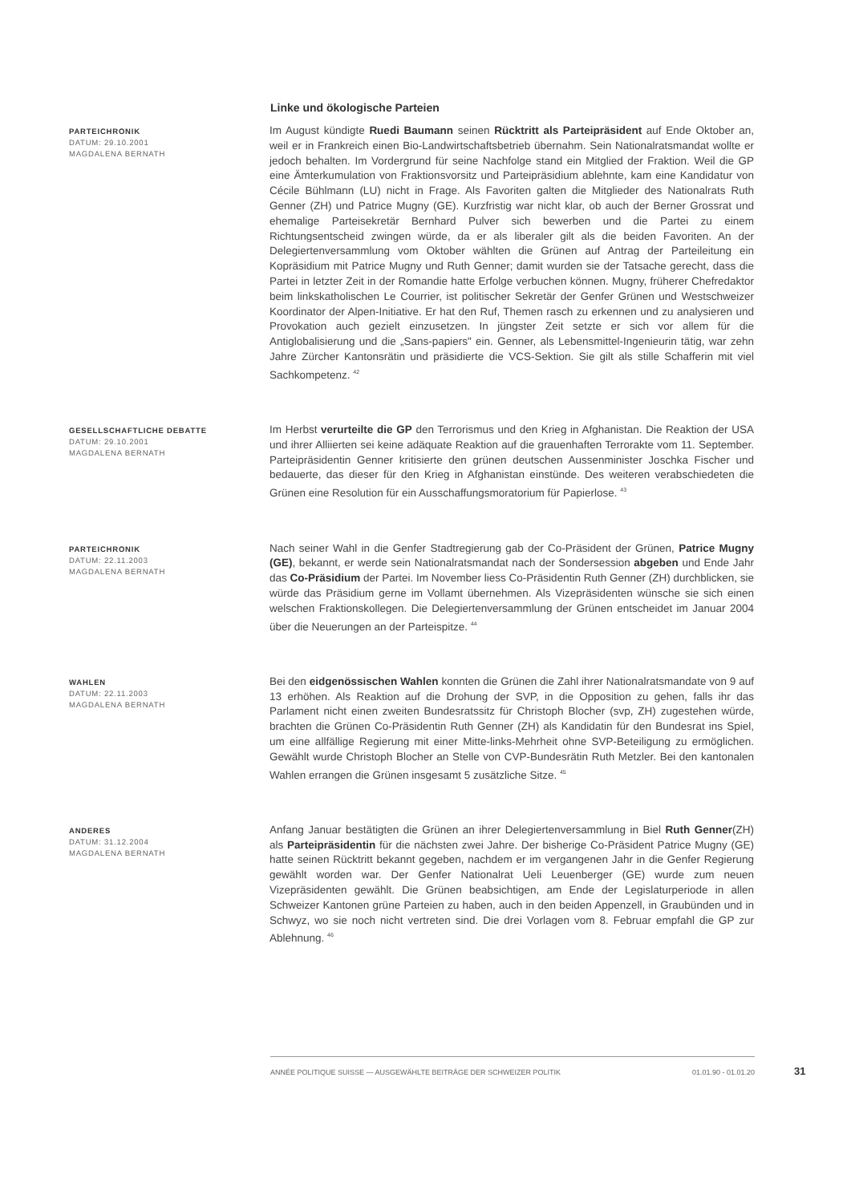Linke und ökologische Parteien
PARTEICHRONIK
DATUM: 29.10.2001
MAGDALENA BERNATH
Im August kündigte Ruedi Baumann seinen Rücktritt als Parteipräsident auf Ende Oktober an, weil er in Frankreich einen Bio-Landwirtschaftsbetrieb übernahm. Sein Nationalratsmandat wollte er jedoch behalten. Im Vordergrund für seine Nachfolge stand ein Mitglied der Fraktion. Weil die GP eine Ämterkumulation von Fraktionsvorsitz und Parteipräsidium ablehnte, kam eine Kandidatur von Cécile Bühlmann (LU) nicht in Frage. Als Favoriten galten die Mitglieder des Nationalrats Ruth Genner (ZH) und Patrice Mugny (GE). Kurzfristig war nicht klar, ob auch der Berner Grossrat und ehemalige Parteisekretär Bernhard Pulver sich bewerben und die Partei zu einem Richtungsentscheid zwingen würde, da er als liberaler gilt als die beiden Favoriten. An der Delegiertenversammlung vom Oktober wählten die Grünen auf Antrag der Parteileitung ein Kopräsidium mit Patrice Mugny und Ruth Genner; damit wurden sie der Tatsache gerecht, dass die Partei in letzter Zeit in der Romandie hatte Erfolge verbuchen können. Mugny, früherer Chefredaktor beim linkskatholischen Le Courrier, ist politischer Sekretär der Genfer Grünen und Westschweizer Koordinator der Alpen-Initiative. Er hat den Ruf, Themen rasch zu erkennen und zu analysieren und Provokation auch gezielt einzusetzen. In jüngster Zeit setzte er sich vor allem für die Antiglobalisierung und die „Sans-papiers" ein. Genner, als Lebensmittel-Ingenieurin tätig, war zehn Jahre Zürcher Kantonsrätin und präsidierte die VCS-Sektion. Sie gilt als stille Schafferin mit viel Sachkompetenz. <sup>42</sup>
GESELLSCHAFTLICHE DEBATTE
DATUM: 29.10.2001
MAGDALENA BERNATH
Im Herbst verurteilte die GP den Terrorismus und den Krieg in Afghanistan. Die Reaktion der USA und ihrer Alliierten sei keine adäquate Reaktion auf die grauenhaften Terrorakte vom 11. September. Parteipräsidentin Genner kritisierte den grünen deutschen Aussenminister Joschka Fischer und bedauerte, das dieser für den Krieg in Afghanistan einstünde. Des weiteren verabschiedeten die Grünen eine Resolution für ein Ausschaffungsmoratorium für Papierlose. <sup>43</sup>
PARTEICHRONIK
DATUM: 22.11.2003
MAGDALENA BERNATH
Nach seiner Wahl in die Genfer Stadtregierung gab der Co-Präsident der Grünen, Patrice Mugny (GE), bekannt, er werde sein Nationalratsmandat nach der Sondersession abgeben und Ende Jahr das Co-Präsidium der Partei. Im November liess Co-Präsidentin Ruth Genner (ZH) durchblicken, sie würde das Präsidium gerne im Vollamt übernehmen. Als Vizepräsidenten wünsche sie sich einen welschen Fraktionskollegen. Die Delegiertenversammlung der Grünen entscheidet im Januar 2004 über die Neuerungen an der Parteispitze. <sup>44</sup>
WAHLEN
DATUM: 22.11.2003
MAGDALENA BERNATH
Bei den eidgenössischen Wahlen konnten die Grünen die Zahl ihrer Nationalratsmandate von 9 auf 13 erhöhen. Als Reaktion auf die Drohung der SVP, in die Opposition zu gehen, falls ihr das Parlament nicht einen zweiten Bundesratssitz für Christoph Blocher (svp, ZH) zugestehen würde, brachten die Grünen Co-Präsidentin Ruth Genner (ZH) als Kandidatin für den Bundesrat ins Spiel, um eine allfällige Regierung mit einer Mitte-links-Mehrheit ohne SVP-Beteiligung zu ermöglichen. Gewählt wurde Christoph Blocher an Stelle von CVP-Bundesrätin Ruth Metzler. Bei den kantonalen Wahlen errangen die Grünen insgesamt 5 zusätzliche Sitze. <sup>45</sup>
ANDERES
DATUM: 31.12.2004
MAGDALENA BERNATH
Anfang Januar bestätigten die Grünen an ihrer Delegiertenversammlung in Biel Ruth Genner(ZH) als Parteipräsidentin für die nächsten zwei Jahre. Der bisherige Co-Präsident Patrice Mugny (GE) hatte seinen Rücktritt bekannt gegeben, nachdem er im vergangenen Jahr in die Genfer Regierung gewählt worden war. Der Genfer Nationalrat Ueli Leuenberger (GE) wurde zum neuen Vizepräsidenten gewählt. Die Grünen beabsichtigen, am Ende der Legislaturperiode in allen Schweizer Kantonen grüne Parteien zu haben, auch in den beiden Appenzell, in Graubünden und in Schwyz, wo sie noch nicht vertreten sind. Die drei Vorlagen vom 8. Februar empfahl die GP zur Ablehnung. <sup>46</sup>
ANNÉE POLITIQUE SUISSE — AUSGEWÄHLTE BEITRÄGE DER SCHWEIZER POLITIK 01.01.90 - 01.01.20
31